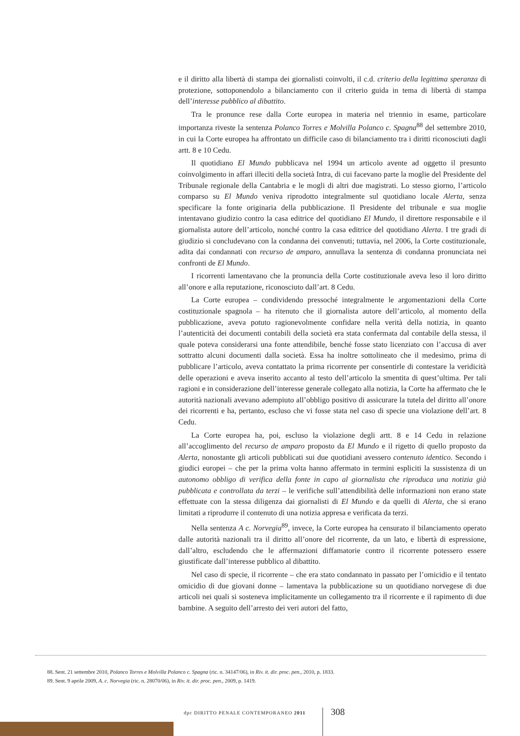e il diritto alla libertà di stampa dei giornalisti coinvolti, il c.d. criterio della legittima speranza di protezione, sottoponendolo a bilanciamento con il criterio guida in tema di libertà di stampa dell’interesse pubblico al dibattito.
Tra le pronunce rese dalla Corte europea in materia nel triennio in esame, particolare importanza riveste la sentenza Polanco Torres e Molvilla Polanco c. Spagna<sup>88</sup> del settembre 2010, in cui la Corte europea ha affrontato un difficile caso di bilanciamento tra i diritti riconosciuti dagli artt. 8 e 10 Cedu.
Il quotidiano El Mundo pubblicava nel 1994 un articolo avente ad oggetto il presunto coinvolgimento in affari illeciti della società Intra, di cui facevano parte la moglie del Presidente del Tribunale regionale della Cantabria e le mogli di altri due magistrati. Lo stesso giorno, l’articolo comparso su El Mundo veniva riprodotto integralmente sul quotidiano locale Alerta, senza specificare la fonte originaria della pubblicazione. Il Presidente del tribunale e sua moglie intentavano giudizio contro la casa editrice del quotidiano El Mundo, il direttore responsabile e il giornalista autore dell’articolo, nonché contro la casa editrice del quotidiano Alerta. I tre gradi di giudizio si concludevano con la condanna dei convenuti; tuttavia, nel 2006, la Corte costituzionale, adita dai condannati con recurso de amparo, annullava la sentenza di condanna pronunciata nei confronti de El Mundo.
I ricorrenti lamentavano che la pronuncia della Corte costituzionale aveva leso il loro diritto all’onore e alla reputazione, riconosciuto dall’art. 8 Cedu.
La Corte europea – condividendo pressoché integralmente le argomentazioni della Corte costituzionale spagnola – ha ritenuto che il giornalista autore dell’articolo, al momento della pubblicazione, aveva potuto ragionevolmente confidare nella verità della notizia, in quanto l’autenticità dei documenti contabili della società era stata confermata dal contabile della stessa, il quale poteva considerarsi una fonte attendibile, benché fosse stato licenziato con l’accusa di aver sottratto alcuni documenti dalla società. Essa ha inoltre sottolineato che il medesimo, prima di pubblicare l’articolo, aveva contattato la prima ricorrente per consentirle di contestare la veridicità delle operazioni e aveva inserito accanto al testo dell’articolo la smentita di quest’ultima. Per tali ragioni e in considerazione dell’interesse generale collegato alla notizia, la Corte ha affermato che le autorità nazionali avevano adempiuto all’obbligo positivo di assicurare la tutela del diritto all’onore dei ricorrenti e ha, pertanto, escluso che vi fosse stata nel caso di specie una violazione dell’art. 8 Cedu.
La Corte europea ha, poi, escluso la violazione degli artt. 8 e 14 Cedu in relazione all’accoglimento del recurso de amparo proposto da El Mundo e il rigetto di quello proposto da Alerta, nonostante gli articoli pubblicati sui due quotidiani avessero contenuto identico. Secondo i giudici europei – che per la prima volta hanno affermato in termini espliciti la sussistenza di un autonomo obbligo di verifica della fonte in capo al giornalista che riproduca una notizia già pubblicata e controllata da terzi – le verifiche sull’attendibilità delle informazioni non erano state effettuate con la stessa diligenza dai giornalisti di El Mundo e da quelli di Alerta, che si erano limitati a riprodurre il contenuto di una notizia appresa e verificata da terzi.
Nella sentenza A c. Norvegia<sup>89</sup>, invece, la Corte europea ha censurato il bilanciamento operato dalle autorità nazionali tra il diritto all’onore del ricorrente, da un lato, e libertà di espressione, dall’altro, escludendo che le affermazioni diffamatorie contro il ricorrente potessero essere giustificate dall’interesse pubblico al dibattito.
Nel caso di specie, il ricorrente – che era stato condannato in passato per l’omicidio e il tentato omicidio di due giovani donne – lamentava la pubblicazione su un quotidiano norvegese di due articoli nei quali si sosteneva implicitamente un collegamento tra il ricorrente e il rapimento di due bambine. A seguito dell’arresto dei veri autori del fatto,
88. Sent. 21 settembre 2010, Polanco Torres e Molvilla Polanco c. Spagna (ric. n. 34147/06), in Riv. it. dir. proc. pen., 2010, p. 1833.
89. Sent. 9 aprile 2009, A. c. Norvegia (ric. n. 28070/06), in Riv. it. dir. proc. pen., 2009, p. 1419.
dpc DIRITTO PENALE CONTEMPORANEO 2011
308